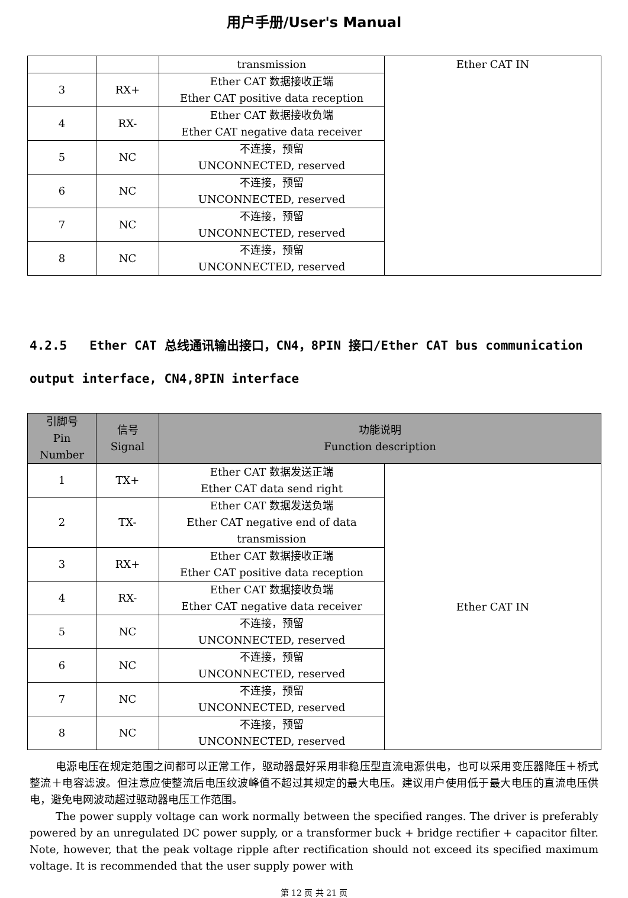用户手册/User's Manual
| | | transmission | Ether CAT IN |
| 3 | RX+ | Ether CAT 数据接收正端 Ether CAT positive data reception | |
| 4 | RX- | Ether CAT 数据接收负端 Ether CAT negative data receiver | |
| 5 | NC | 不连接，预留 UNCONNECTED, reserved | |
| 6 | NC | 不连接，预留 UNCONNECTED, reserved | |
| 7 | NC | 不连接，预留 UNCONNECTED, reserved | |
| 8 | NC | 不连接，预留 UNCONNECTED, reserved | |
4.2.5 Ether CAT 总线通讯输出接口，CN4，8PIN 接口/Ether CAT bus communication output interface, CN4,8PIN interface
| 引脚号 Pin Number | 信号 Signal | 功能说明 Function description | |
| --- | --- | --- | --- |
| 1 | TX+ | Ether CAT 数据发送正端 Ether CAT data send right | Ether CAT IN |
| 2 | TX- | Ether CAT 数据发送负端 Ether CAT negative end of data transmission | |
| 3 | RX+ | Ether CAT 数据接收正端 Ether CAT positive data reception | |
| 4 | RX- | Ether CAT 数据接收负端 Ether CAT negative data receiver | |
| 5 | NC | 不连接，预留 UNCONNECTED, reserved | |
| 6 | NC | 不连接，预留 UNCONNECTED, reserved | |
| 7 | NC | 不连接，预留 UNCONNECTED, reserved | |
| 8 | NC | 不连接，预留 UNCONNECTED, reserved | |
电源电压在规定范围之间都可以正常工作，驱动器最好采用非稳压型直流电源供电，也可以采用变压器降压＋桥式整流＋电容滤波。但注意应使整流后电压纹波峰值不超过其规定的最大电压。建议用户使用低于最大电压的直流电压供电，避免电网波动超过驱动器电压工作范围。
The power supply voltage can work normally between the specified ranges. The driver is preferably powered by an unregulated DC power supply, or a transformer buck + bridge rectifier + capacitor filter. Note, however, that the peak voltage ripple after rectification should not exceed its specified maximum voltage. It is recommended that the user supply power with
第 12 页 共 21 页